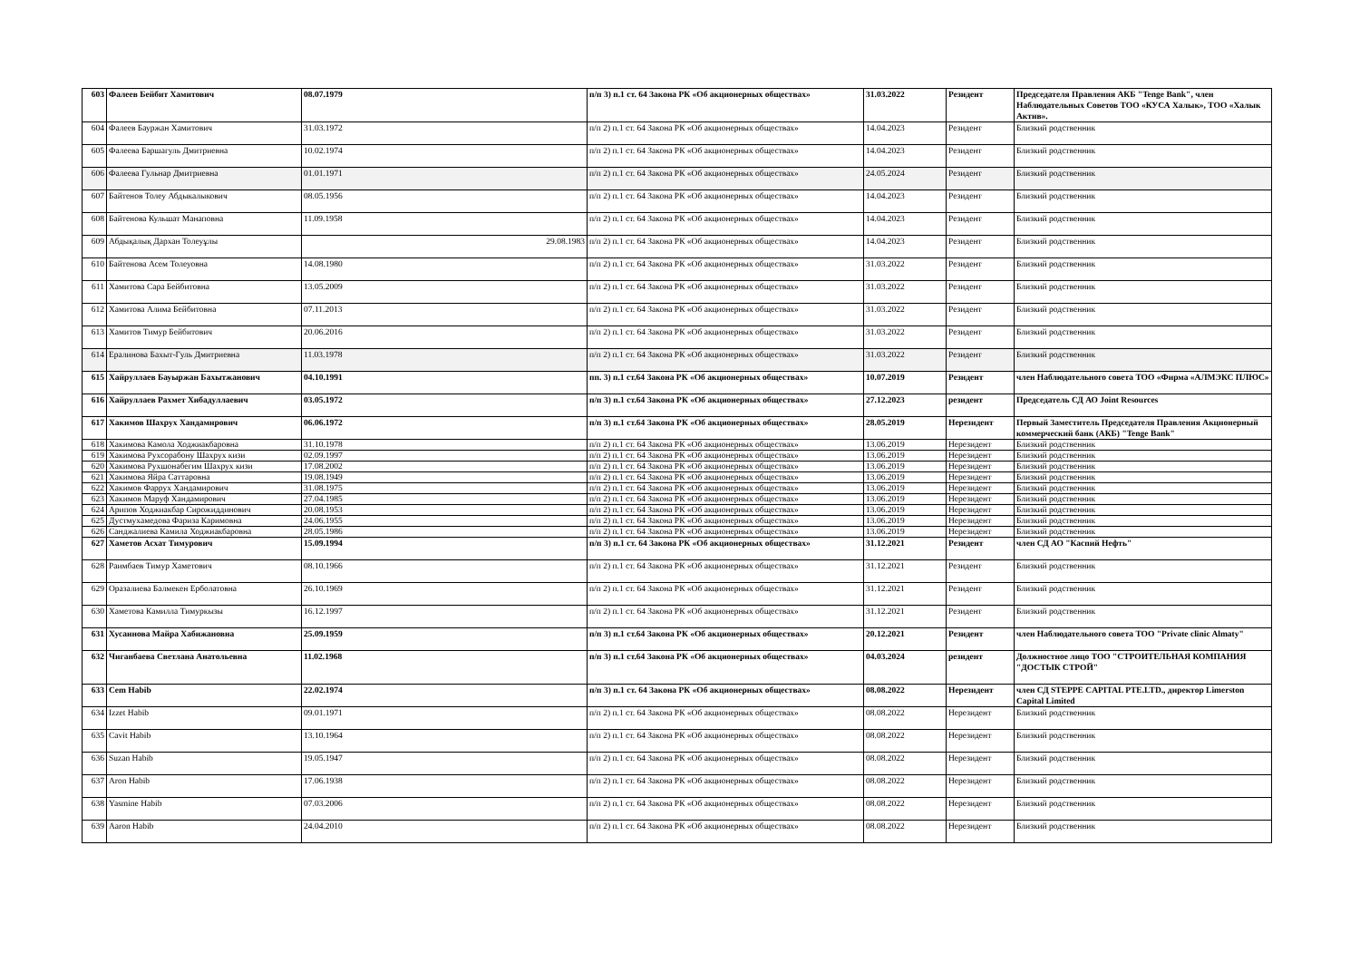| 603 | Фалеев Бейбит Хамитович | 08.07.1979 | п/п 3) п.1 ст. 64 Закона РК «Об акционерных обществах» | 31.03.2022 | Резидент | Председателя Правления АКБ "Tenge Bank", член Наблюдательных Советов ТОО «КУСА Халык», ТОО «Халык Актив». |
| 604 | Фалеев Бауржан Хамитович | 31.03.1972 | п/п 2) п.1 ст. 64 Закона РК «Об акционерных обществах» | 14.04.2023 | Резидент | Близкий родственник |
| 605 | Фалеева Баршагуль Дмитриевна | 10.02.1974 | п/п 2) п.1 ст. 64 Закона РК «Об акционерных обществах» | 14.04.2023 | Резидент | Близкий родственник |
| 606 | Фалеева Гульнар Дмитриевна | 01.01.1971 | п/п 2) п.1 ст. 64 Закона РК «Об акционерных обществах» | 24.05.2024 | Резидент | Близкий родственник |
| 607 | Байтенов Толеу Абдыкалыкович | 08.05.1956 | п/п 2) п.1 ст. 64 Закона РК «Об акционерных обществах» | 14.04.2023 | Резидент | Близкий родственник |
| 608 | Байтенова Кульшат Манаповна | 11.09.1958 | п/п 2) п.1 ст. 64 Закона РК «Об акционерных обществах» | 14.04.2023 | Резидент | Близкий родственник |
| 609 | Абдықалық Дархан Толеуұлы | 29.08.1983 | п/п 2) п.1 ст. 64 Закона РК «Об акционерных обществах» | 14.04.2023 | Резидент | Близкий родственник |
| 610 | Байтенова Асем Толеуовна | 14.08.1980 | п/п 2) п.1 ст. 64 Закона РК «Об акционерных обществах» | 31.03.2022 | Резидент | Близкий родственник |
| 611 | Хамитова Сара Бейбитовна | 13.05.2009 | п/п 2) п.1 ст. 64 Закона РК «Об акционерных обществах» | 31.03.2022 | Резидент | Близкий родственник |
| 612 | Хамитова Алима Бейбитовна | 07.11.2013 | п/п 2) п.1 ст. 64 Закона РК «Об акционерных обществах» | 31.03.2022 | Резидент | Близкий родственник |
| 613 | Хамитов Тимур Бейбитович | 20.06.2016 | п/п 2) п.1 ст. 64 Закона РК «Об акционерных обществах» | 31.03.2022 | Резидент | Близкий родственник |
| 614 | Ералинова Бахыт-Гуль Дмитриевна | 11.03.1978 | п/п 2) п.1 ст. 64 Закона РК «Об акционерных обществах» | 31.03.2022 | Резидент | Близкий родственник |
| 615 | Хайруллаев Бауыржан Бахытжанович | 04.10.1991 | пп. 3) п.1 ст.64 Закона РК «Об акционерных обществах» | 10.07.2019 | Резидент | член Наблюдательного совета ТОО «Фирма «АЛМЭКС ПЛЮС» |
| 616 | Хайруллаев Рахмет Хибадуллаевич | 03.05.1972 | п/п 3) п.1 ст.64 Закона РК «Об акционерных обществах» | 27.12.2023 | резидент | Председатель СД АО Joint Resources |
| 617 | Хакимов Шахрух Хандамирович | 06.06.1972 | п/п 3) п.1 ст.64 Закона РК «Об акционерных обществах» | 28.05.2019 | Нерезидент | Первый Заместитель Председателя Правления Акционерный коммерческий банк (АКБ) "Tenge Bank" |
| 618 | Хакимова Камола Ходжиакбаровна | 31.10.1978 | п/п 2) п.1 ст. 64 Закона РК «Об акционерных обществах» | 13.06.2019 | Нерезидент | Близкий родственник |
| 619 | Хакимова Рухсорабону Шахрух кизи | 02.09.1997 | п/п 2) п.1 ст. 64 Закона РК «Об акционерных обществах» | 13.06.2019 | Нерезидент | Близкий родственник |
| 620 | Хакимова Рухшонабегим Шахрух кизи | 17.08.2002 | п/п 2) п.1 ст. 64 Закона РК «Об акционерных обществах» | 13.06.2019 | Нерезидент | Близкий родственник |
| 621 | Хакимова Яйра Саттаровна | 19.08.1949 | п/п 2) п.1 ст. 64 Закона РК «Об акционерных обществах» | 13.06.2019 | Нерезидент | Близкий родственник |
| 622 | Хакимов Фаррух Хандамирович | 31.08.1975 | п/п 2) п.1 ст. 64 Закона РК «Об акционерных обществах» | 13.06.2019 | Нерезидент | Близкий родственник |
| 623 | Хакимов Маруф Хандамирович | 27.04.1985 | п/п 2) п.1 ст. 64 Закона РК «Об акционерных обществах» | 13.06.2019 | Нерезидент | Близкий родственник |
| 624 | Арипов Ходжиакбар Сирожиддинович | 20.08.1953 | п/п 2) п.1 ст. 64 Закона РК «Об акционерных обществах» | 13.06.2019 | Нерезидент | Близкий родственник |
| 625 | Дустмухамедова Фариза Каримовна | 24.06.1955 | п/п 2) п.1 ст. 64 Закона РК «Об акционерных обществах» | 13.06.2019 | Нерезидент | Близкий родственник |
| 626 | Санджалиева Камила Ходжиакбаровна | 28.05.1986 | п/п 2) п.1 ст. 64 Закона РК «Об акционерных обществах» | 13.06.2019 | Нерезидент | Близкий родственник |
| 627 | Хаметов Асхат Тимурович | 15.09.1994 | п/п 3) п.1 ст. 64 Закона РК «Об акционерных обществах» | 31.12.2021 | Резидент | член СД АО "Каспий Нефть" |
| 628 | Раимбаев Тимур Хаметович | 08.10.1966 | п/п 2) п.1 ст. 64 Закона РК «Об акционерных обществах» | 31.12.2021 | Резидент | Близкий родственник |
| 629 | Оразалиева Балмекен Ерболатовна | 26.10.1969 | п/п 2) п.1 ст. 64 Закона РК «Об акционерных обществах» | 31.12.2021 | Резидент | Близкий родственник |
| 630 | Хаметова Камилла Тимуркызы | 16.12.1997 | п/п 2) п.1 ст. 64 Закона РК «Об акционерных обществах» | 31.12.2021 | Резидент | Близкий родственник |
| 631 | Хусаинова Майра Хабижановна | 25.09.1959 | п/п 3) п.1 ст.64 Закона РК «Об акционерных обществах» | 20.12.2021 | Резидент | член Наблюдательного совета ТОО "Private clinic Almaty" |
| 632 | Чиганбаева Светлана Анатольевна | 11.02.1968 | п/п 3) п.1 ст.64 Закона РК «Об акционерных обществах» | 04.03.2024 | резидент | Должностное лицо ТОО "СТРОИТЕЛЬНАЯ КОМПАНИЯ "ДОСТЫК СТРОЙ" |
| 633 | Cem Habib | 22.02.1974 | п/п 3) п.1 ст. 64 Закона РК «Об акционерных обществах» | 08.08.2022 | Нерезидент | член СД STEPPE CAPITAL PTE.LTD., директор Limerston Capital Limited |
| 634 | Izzet Habib | 09.01.1971 | п/п 2) п.1 ст. 64 Закона РК «Об акционерных обществах» | 08.08.2022 | Нерезидент | Близкий родственник |
| 635 | Cavit Habib | 13.10.1964 | п/п 2) п.1 ст. 64 Закона РК «Об акционерных обществах» | 08.08.2022 | Нерезидент | Близкий родственник |
| 636 | Suzan Habib | 19.05.1947 | п/п 2) п.1 ст. 64 Закона РК «Об акционерных обществах» | 08.08.2022 | Нерезидент | Близкий родственник |
| 637 | Aron Habib | 17.06.1938 | п/п 2) п.1 ст. 64 Закона РК «Об акционерных обществах» | 08.08.2022 | Нерезидент | Близкий родственник |
| 638 | Yasmine Habib | 07.03.2006 | п/п 2) п.1 ст. 64 Закона РК «Об акционерных обществах» | 08.08.2022 | Нерезидент | Близкий родственник |
| 639 | Aaron Habib | 24.04.2010 | п/п 2) п.1 ст. 64 Закона РК «Об акционерных обществах» | 08.08.2022 | Нерезидент | Близкий родственник |